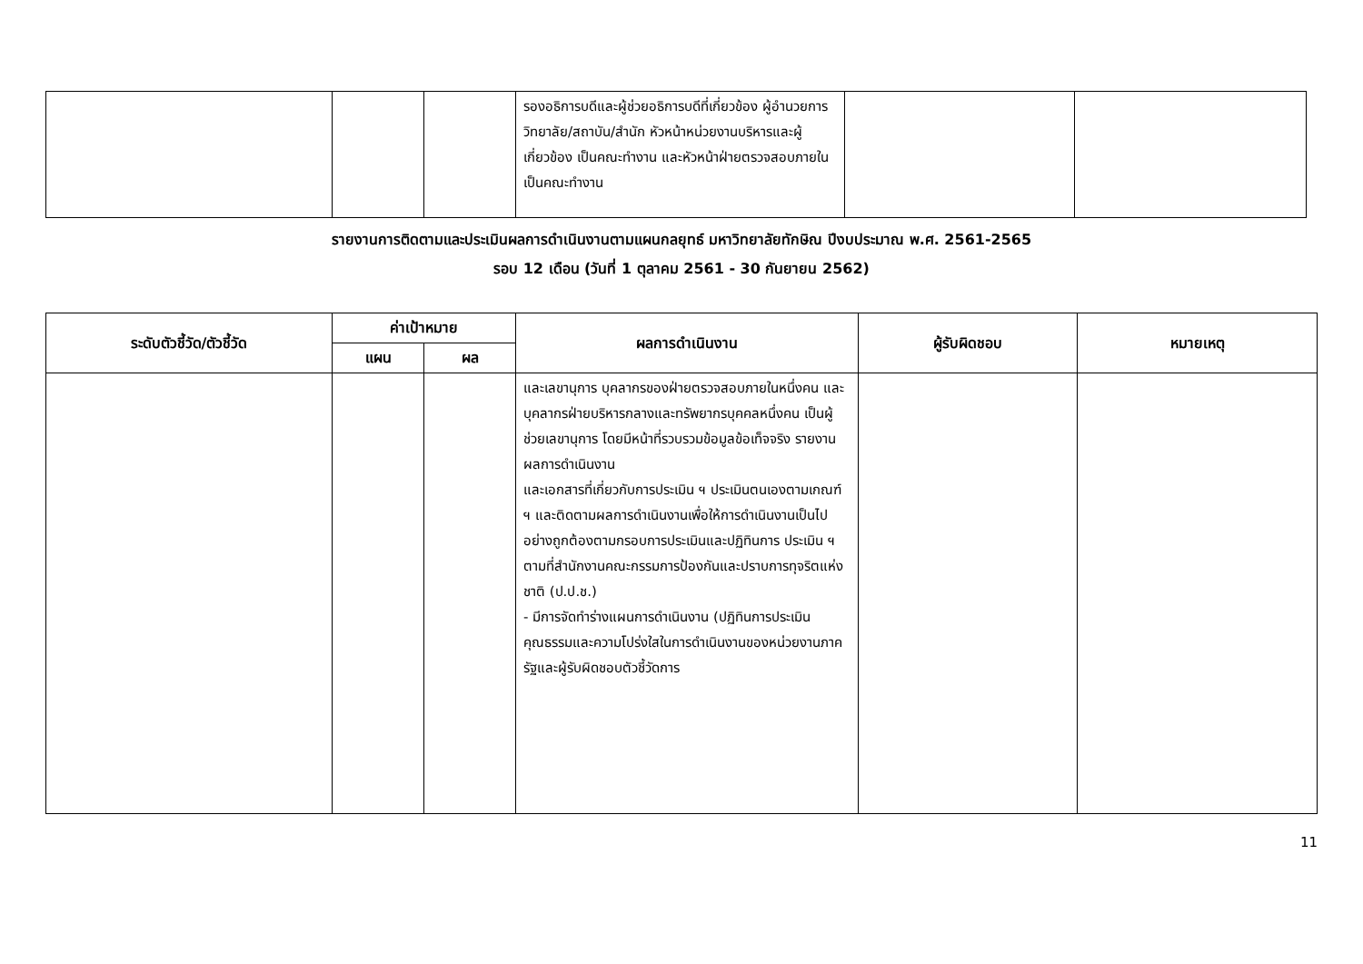| | | | รองอธิการบดีและผู้ช่วยอธิการบดีที่เกี่ยวข้อง ผู้อำนวยการวิทยาลัย/สถาบัน/สำนัก หัวหน้าหน่วยงานบริหารและผู้เกี่ยวข้อง เป็นคณะทำงาน และหัวหน้าฝ่ายตรวจสอบภายใน เป็นคณะทำงาน | | |
รายงานการติดตามและประเมินผลการดำเนินงานตามแผนกลยุทธ์ มหาวิทยาลัยทักษิณ ปีงบประมาณ พ.ศ. 2561-2565
รอบ 12 เดือน (วันที่ 1 ตุลาคม 2561 - 30 กันยายน 2562)
| ระดับตัวชี้วัด/ตัวชี้วัด | ค่าเป้าหมาย | | ผลการดำเนินงาน | ผู้รับผิดชอบ | หมายเหตุ |
| --- | --- | --- | --- | --- | --- |
| | แผน | ผล | | | |
| | | | และเลขานุการ บุคลากรของฝ่ายตรวจสอบภายในหนึ่งคน และบุคลากรฝ่ายบริหารกลางและทรัพยากรบุคคลหนึ่งคน เป็นผู้ช่วยเลขานุการ โดยมีหน้าที่รวบรวมข้อมูลข้อเท็จจริง รายงานผลการดำเนินงาน และเอกสารที่เกี่ยวกับการประเมิน ฯ ประเมินตนเองตามเกณฑ์ ฯ และติดตามผลการดำเนินงานเพื่อให้การดำเนินงานเป็นไปอย่างถูกต้องตามกรอบการประเมินและปฏิทินการ ประเมิน ฯ ตามที่สำนักงานคณะกรรมการป้องกันและปราบการทุจริตแห่งชาติ (ป.ป.ช.) - มีการจัดทำร่างแผนการดำเนินงาน (ปฏิทินการประเมินคุณธรรมและความโปร่งใสในการดำเนินงานของหน่วยงานภาครัฐและผู้รับผิดชอบตัวชี้วัดการ | | |
11